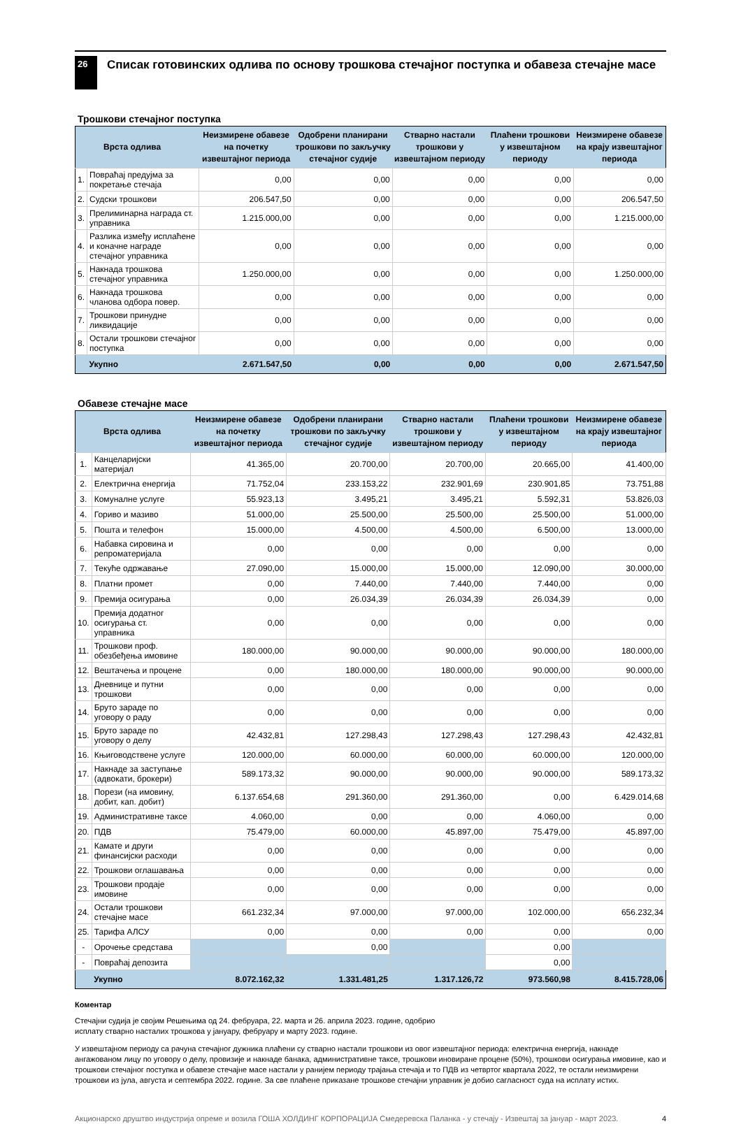26
Списак готовинских одлива по основу трошкова стечајног поступка и обавеза стечајне масе
Трошкови стечајног поступка
| Врста одлива | | Неизмирене обавезе на почетку извештајног периода | Одобрени планирани трошкови по закључку стечајног судије | Стварно настали трошкови у извештајном периоду | Плаћени трошкови у извештајном периоду | Неизмирене обавезе на крају извештајног периода |
| --- | --- | --- | --- | --- | --- | --- |
| 1. | Повраћај предујма за покретање стечаја | 0,00 | 0,00 | 0,00 | 0,00 | 0,00 |
| 2. | Судски трошкови | 206.547,50 | 0,00 | 0,00 | 0,00 | 206.547,50 |
| 3. | Прелиминарна награда ст. управника | 1.215.000,00 | 0,00 | 0,00 | 0,00 | 1.215.000,00 |
| 4. | Разлика између исплаћене и коначне награде стечајног управника | 0,00 | 0,00 | 0,00 | 0,00 | 0,00 |
| 5. | Накнада трошкова стечајног управника | 1.250.000,00 | 0,00 | 0,00 | 0,00 | 1.250.000,00 |
| 6. | Накнада трошкова чланова одбора повер. | 0,00 | 0,00 | 0,00 | 0,00 | 0,00 |
| 7. | Трошкови принудне ликвидације | 0,00 | 0,00 | 0,00 | 0,00 | 0,00 |
| 8. | Остали трошкови стечајног поступка | 0,00 | 0,00 | 0,00 | 0,00 | 0,00 |
| | Укупно | 2.671.547,50 | 0,00 | 0,00 | 0,00 | 2.671.547,50 |
Обавезе стечајне масе
| Врста одлива | | Неизмирене обавезе на почетку извештајног периода | Одобрени планирани трошкови по закључку стечајног судије | Стварно настали трошкови у извештајном периоду | Плаћени трошкови у извештајном периоду | Неизмирене обавезе на крају извештајног периода |
| --- | --- | --- | --- | --- | --- | --- |
| 1. | Канцеларијски материјал | 41.365,00 | 20.700,00 | 20.700,00 | 20.665,00 | 41.400,00 |
| 2. | Електрична енергија | 71.752,04 | 233.153,22 | 232.901,69 | 230.901,85 | 73.751,88 |
| 3. | Комуналне услуге | 55.923,13 | 3.495,21 | 3.495,21 | 5.592,31 | 53.826,03 |
| 4. | Гориво и мазиво | 51.000,00 | 25.500,00 | 25.500,00 | 25.500,00 | 51.000,00 |
| 5. | Пошта и телефон | 15.000,00 | 4.500,00 | 4.500,00 | 6.500,00 | 13.000,00 |
| 6. | Набавка сировина и репроматеријала | 0,00 | 0,00 | 0,00 | 0,00 | 0,00 |
| 7. | Текуће одржавање | 27.090,00 | 15.000,00 | 15.000,00 | 12.090,00 | 30.000,00 |
| 8. | Платни промет | 0,00 | 7.440,00 | 7.440,00 | 7.440,00 | 0,00 |
| 9. | Премија осигурања | 0,00 | 26.034,39 | 26.034,39 | 26.034,39 | 0,00 |
| 10. | Премија додатног осигурања ст. управника | 0,00 | 0,00 | 0,00 | 0,00 | 0,00 |
| 11. | Трошкови проф. обезбеђења имовине | 180.000,00 | 90.000,00 | 90.000,00 | 90.000,00 | 180.000,00 |
| 12. | Вештачења и процене | 0,00 | 180.000,00 | 180.000,00 | 90.000,00 | 90.000,00 |
| 13. | Дневнице и путни трошкови | 0,00 | 0,00 | 0,00 | 0,00 | 0,00 |
| 14. | Бруто зараде по уговору о раду | 0,00 | 0,00 | 0,00 | 0,00 | 0,00 |
| 15. | Бруто зараде по уговору о делу | 42.432,81 | 127.298,43 | 127.298,43 | 127.298,43 | 42.432,81 |
| 16. | Књиговодствене услуге | 120.000,00 | 60.000,00 | 60.000,00 | 60.000,00 | 120.000,00 |
| 17. | Накнаде за заступање (адвокати, брокери) | 589.173,32 | 90.000,00 | 90.000,00 | 90.000,00 | 589.173,32 |
| 18. | Порези (на имовину, добит, кап. добит) | 6.137.654,68 | 291.360,00 | 291.360,00 | 0,00 | 6.429.014,68 |
| 19. | Административне таксе | 4.060,00 | 0,00 | 0,00 | 4.060,00 | 0,00 |
| 20. | ПДВ | 75.479,00 | 60.000,00 | 45.897,00 | 75.479,00 | 45.897,00 |
| 21. | Камате и други финансијски расходи | 0,00 | 0,00 | 0,00 | 0,00 | 0,00 |
| 22. | Трошкови оглашавања | 0,00 | 0,00 | 0,00 | 0,00 | 0,00 |
| 23. | Трошкови продаје имовине | 0,00 | 0,00 | 0,00 | 0,00 | 0,00 |
| 24. | Остали трошкови стечајне масе | 661.232,34 | 97.000,00 | 97.000,00 | 102.000,00 | 656.232,34 |
| 25. | Тарифа АЛСУ | 0,00 | 0,00 | 0,00 | 0,00 | 0,00 |
| - | Орочење средстава | | 0,00 | | 0,00 | |
| - | Повраћај депозита | | | | 0,00 | |
| | Укупно | 8.072.162,32 | 1.331.481,25 | 1.317.126,72 | 973.560,98 | 8.415.728,06 |
Коментар
Стечајни судија је својим Решењима од 24. фебруара, 22. марта и 26. априла 2023. године, одобрио
исплату стварно насталих трошкова у јануару, фебруару и марту 2023. године.
У извештајном периоду са рачуна стечајног дужника плаћени су стварно настали трошкови из овог извештајног периода: електрична енергија, накнаде ангажованом лицу по уговору о делу, провизије и накнаде банака, административне таксе, трошкови иновиране процене (50%), трошкови осигурања имовине, као и трошкови стечајног поступка и обавезе стечајне масе настали у ранијем периоду трајања стечаја и то ПДВ из четвртог квартала 2022, те остали неизмирени трошкови из јула, августа и септембра 2022. године. За све плаћене приказане трошкове стечајни управник је добио сагласност суда на исплату истих.
Акционарско друштво индустрија опреме и возила ГОША ХОЛДИНГ КОРПОРАЦИЈА Смедеревска Паланка - у стечају - Извештај за јануар - март 2023. 4